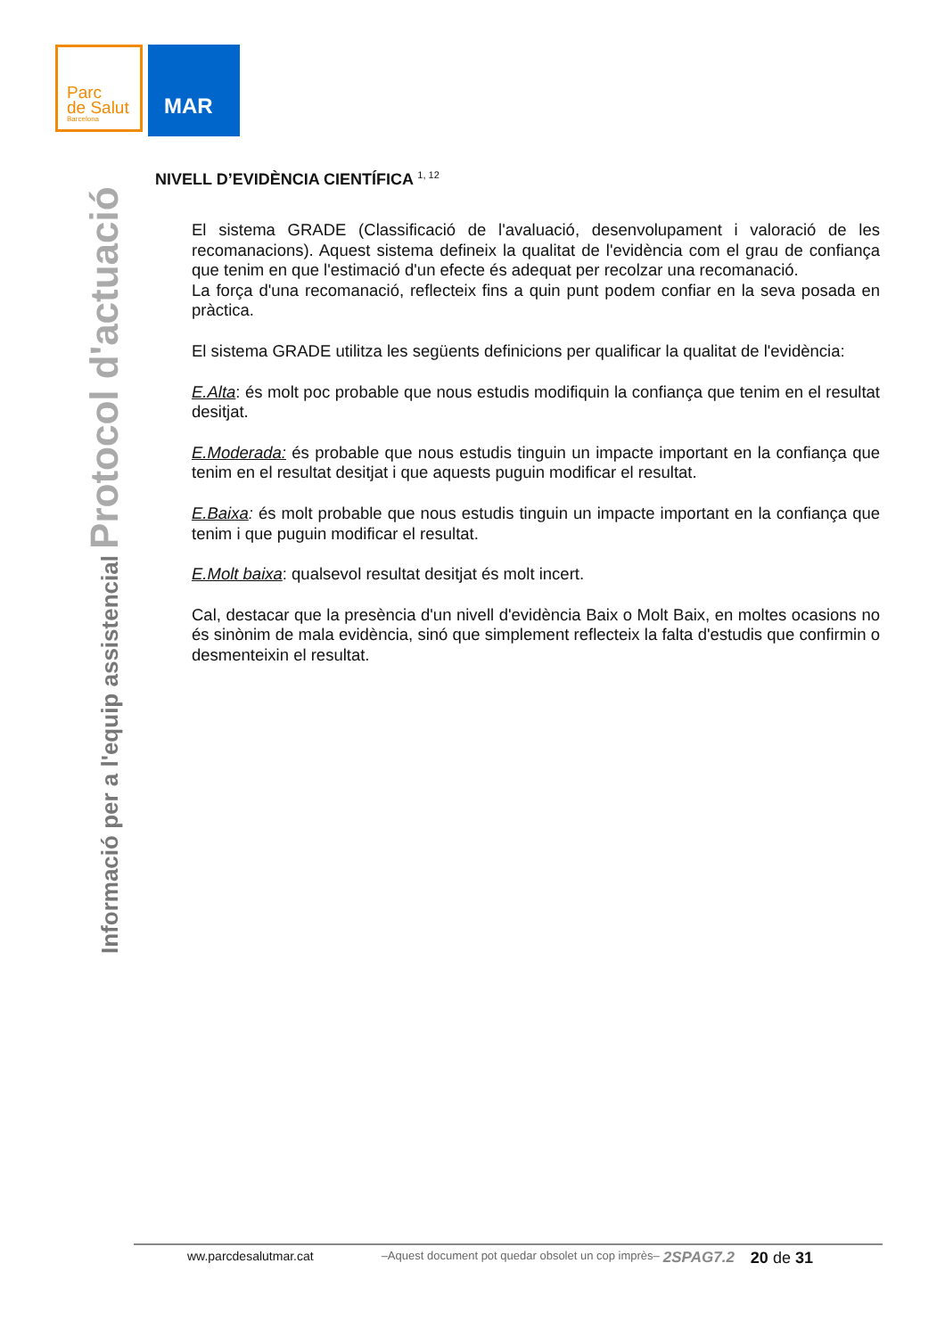Parc
de Salut
Barcelona
MAR
Informació per a l'equip assistencial Protocol d'actuació
NIVELL D’EVIDÈNCIA CIENTÍFICA <sup>1, 12</sup>
El sistema GRADE (Classificació de l'avaluació, desenvolupament i valoració de les recomanacions). Aquest sistema defineix la qualitat de l'evidència com el grau de confiança que tenim en que l'estimació d'un efecte és adequat per recolzar una recomanació.
La força d'una recomanació, reflecteix fins a quin punt podem confiar en la seva posada en pràctica.
El sistema GRADE utilitza les següents definicions per qualificar la qualitat de l'evidència:
E.Alta: és molt poc probable que nous estudis modifiquin la confiança que tenim en el resultat desitjat.
E.Moderada: és probable que nous estudis tinguin un impacte important en la confiança que tenim en el resultat desitjat i que aquests puguin modificar el resultat.
E.Baixa: és molt probable que nous estudis tinguin un impacte important en la confiança que tenim i que puguin modificar el resultat.
E.Molt baixa: qualsevol resultat desitjat és molt incert.
Cal, destacar que la presència d'un nivell d'evidència Baix o Molt Baix, en moltes ocasions no és sinònim de mala evidència, sinó que simplement reflecteix la falta d'estudis que confirmin o desmenteixin el resultat.
ww.parcdesalutmar.cat –Aquest document pot quedar obsolet un cop imprès– 2SPAG7.2 20 de 31